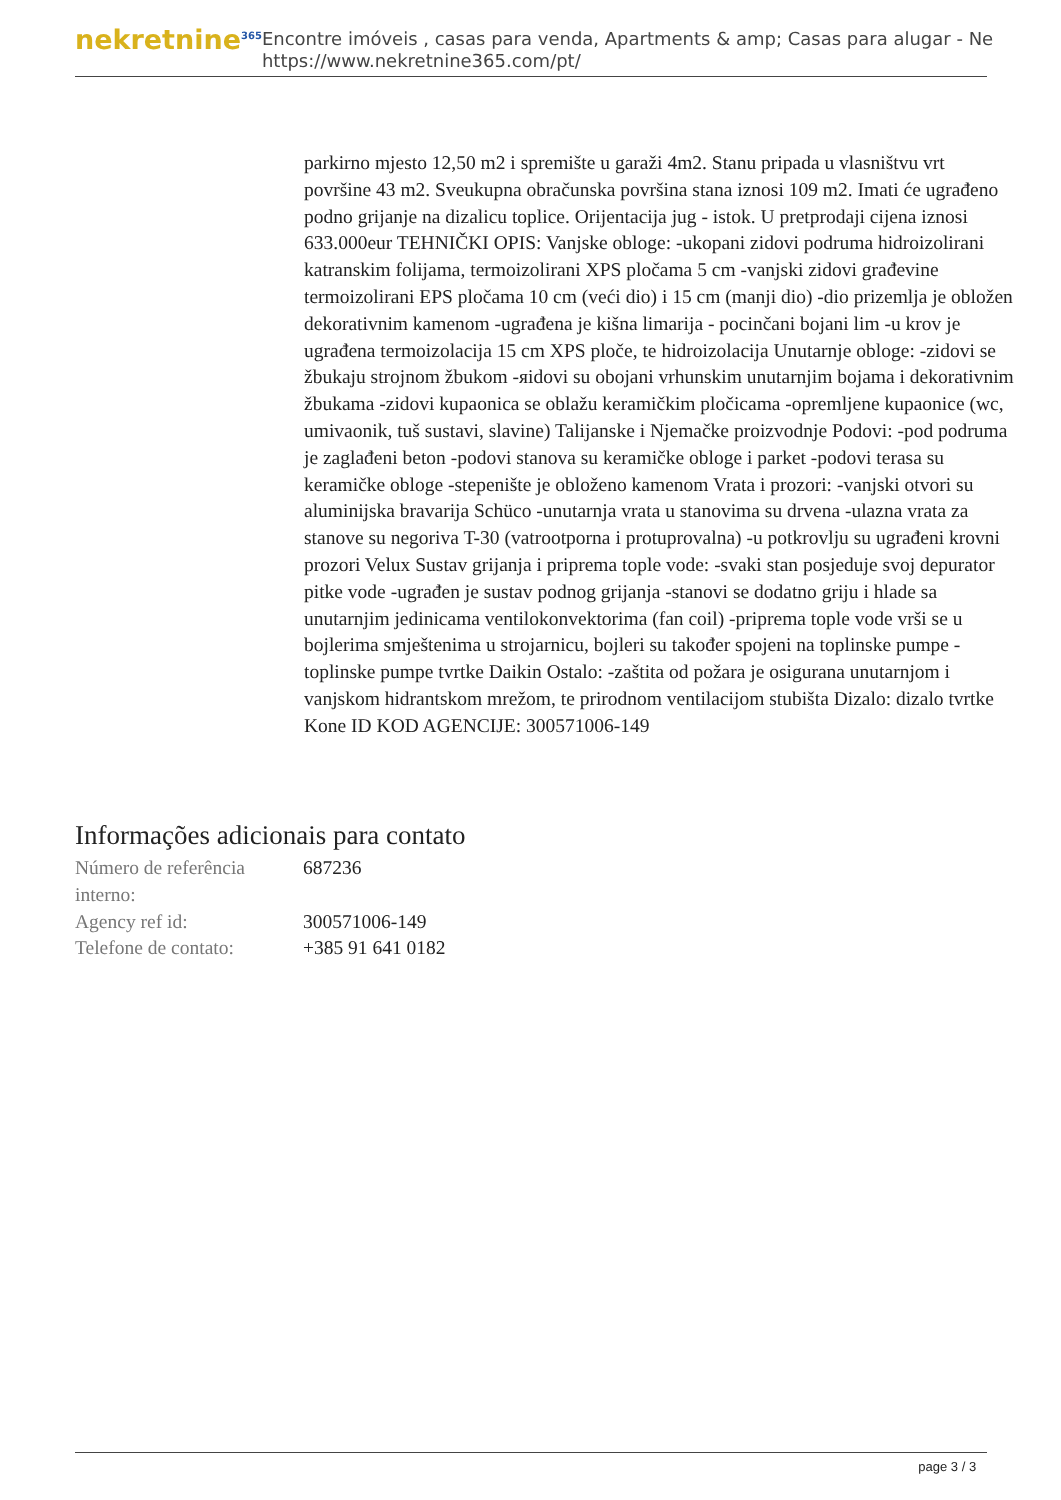nekretnine<sup>365</sup>
Encontre imóveis , casas para venda, Apartments & amp; Casas para alugar - Ne
https://www.nekretnine365.com/pt/
parkirno mjesto 12,50 m2 i spremište u garaži 4m2. Stanu pripada u vlasništvu vrt površine 43 m2. Sveukupna obračunska površina stana iznosi 109 m2. Imati će ugrađeno podno grijanje na dizalicu toplice. Orijentacija jug - istok. U pretprodaji cijena iznosi 633.000eur TEHNIČKI OPIS: Vanjske obloge: -ukopani zidovi podruma hidroizolirani katranskim folijama, termoizolirani XPS pločama 5 cm -vanjski zidovi građevine termoizolirani EPS pločama 10 cm (veći dio) i 15 cm (manji dio) -dio prizemlja je obložen dekorativnim kamenom -ugrađena je kišna limarija - pocinčani bojani lim -u krov je ugrađena termoizolacija 15 cm XPS ploče, te hidroizolacija Unutarnje obloge: -zidovi se žbukaju strojnom žbukom -яidovi su obojani vrhunskim unutarnjim bojama i dekorativnim žbukama -zidovi kupaonica se oblažu keramičkim pločicama -opremljene kupaonice (wc, umivaonik, tuš sustavi, slavine) Talijanske i Njemačke proizvodnje Podovi: -pod podruma je zaglađeni beton -podovi stanova su keramičke obloge i parket -podovi terasa su keramičke obloge -stepenište je obloženo kamenom Vrata i prozori: -vanjski otvori su aluminijska bravarija Schüco -unutarnja vrata u stanovima su drvena -ulazna vrata za stanove su negoriva T-30 (vatrootporna i protuprovalna) -u potkrovlju su ugrađeni krovni prozori Velux Sustav grijanja i priprema tople vode: -svaki stan posjeduje svoj depurator pitke vode -ugrađen je sustav podnog grijanja -stanovi se dodatno griju i hlade sa unutarnjim jedinicama ventilokonvektorima (fan coil) -priprema tople vode vrši se u bojlerima smještenima u strojarnicu, bojleri su također spojeni na toplinske pumpe -toplinske pumpe tvrtke Daikin Ostalo: -zaštita od požara je osigurana unutarnjom i vanjskom hidrantskom mrežom, te prirodnom ventilacijom stubišta Dizalo: dizalo tvrtke Kone ID KOD AGENCIJE: 300571006-149
Informações adicionais para contato
| Número de referência interno: | 687236 |
| Agency ref id: | 300571006-149 |
| Telefone de contato: | +385 91 641 0182 |
page 3 / 3